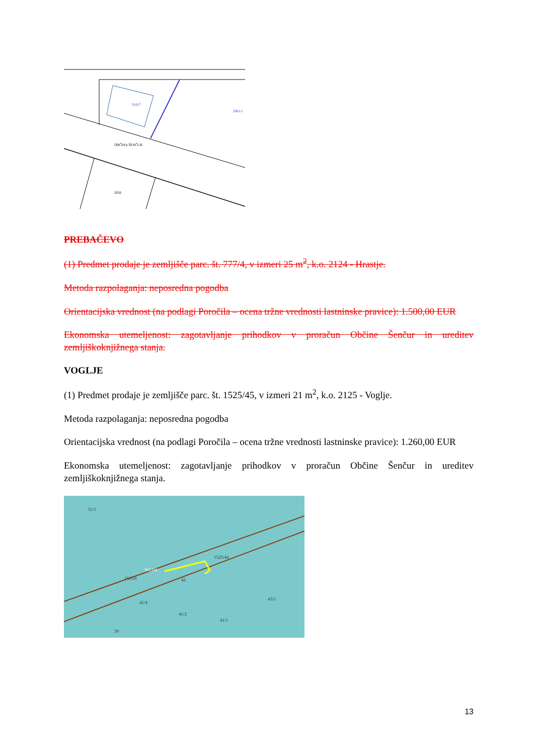S1617
OBČINA ŠENČUR
2026
2061/1
PREBAČEVO
(1) Predmet prodaje je zemljišče parc. št. 777/4, v izmeri 25 m<sup>2</sup>, k.o. 2124 - Hrastje.
Metoda razpolaganja: neposredna pogodba
Orientacijska vrednost (na podlagi Poročila – ocena tržne vrednosti lastninske pravice): 1.500,00 EUR
Ekonomska utemeljenost: zagotavljanje prihodkov v proračun Občine Šenčur in ureditev zemljiškoknjižnega stanja.
VOGLJE
(1) Predmet prodaje je zemljišče parc. št. 1525/45, v izmeri 21 m<sup>2</sup>, k.o. 2125 - Voglje.
Metoda razpolaganja: neposredna pogodba
Orientacijska vrednost (na podlagi Poročila – ocena tržne vrednosti lastninske pravice): 1.260,00 EUR
Ekonomska utemeljenost: zagotavljanje prihodkov v proračun Občine Šenčur in ureditev zemljiškoknjižnega stanja.
51/1
VG-04
1525/6
1525/44
42
41/4
41/2
41/1
43/1
39
13